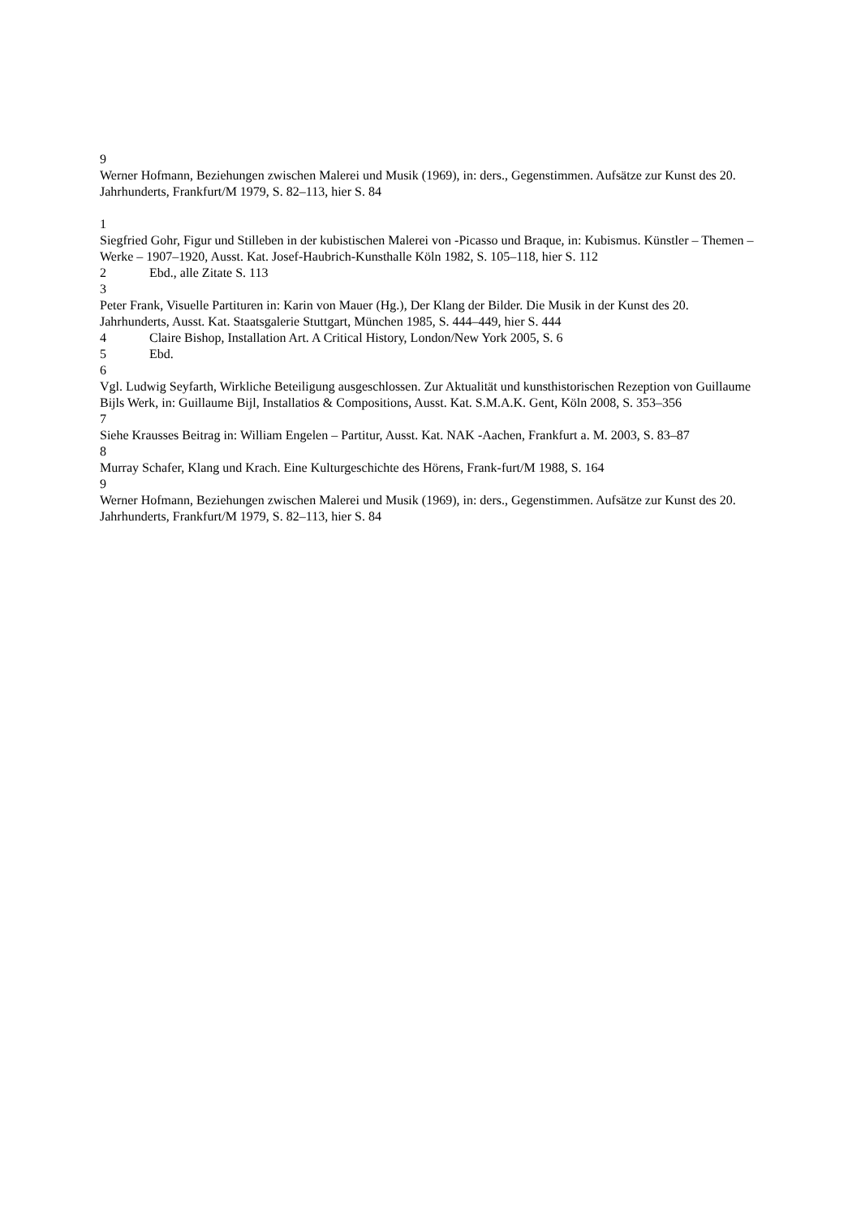9
Werner Hofmann, Beziehungen zwischen Malerei und Musik (1969), in: ders., Gegenstimmen. Aufsätze zur Kunst des 20. Jahrhunderts, Frankfurt/M 1979, S. 82–113, hier S. 84
1
Siegfried Gohr, Figur und Stilleben in der kubistischen Malerei von -Picasso und Braque, in: Kubismus. Künstler – Themen – Werke – 1907–1920, Ausst. Kat. Josef-Haubrich-Kunsthalle Köln 1982, S. 105–118, hier S. 112
2 Ebd., alle Zitate S. 113
3
Peter Frank, Visuelle Partituren in: Karin von Mauer (Hg.), Der Klang der Bilder. Die Musik in der Kunst des 20. Jahrhunderts, Ausst. Kat. Staatsgalerie Stuttgart, München 1985, S. 444–449, hier S. 444
4 Claire Bishop, Installation Art. A Critical History, London/New York 2005, S. 6
5 Ebd.
6
Vgl. Ludwig Seyfarth, Wirkliche Beteiligung ausgeschlossen. Zur Aktualität und kunsthistorischen Rezeption von Guillaume Bijls Werk, in: Guillaume Bijl, Installatios & Compositions, Ausst. Kat. S.M.A.K. Gent, Köln 2008, S. 353–356
7
Siehe Krausses Beitrag in: William Engelen – Partitur, Ausst. Kat. NAK -Aachen, Frankfurt a. M. 2003, S. 83–87
8
Murray Schafer, Klang und Krach. Eine Kulturgeschichte des Hörens, Frank-furt/M 1988, S. 164
9
Werner Hofmann, Beziehungen zwischen Malerei und Musik (1969), in: ders., Gegenstimmen. Aufsätze zur Kunst des 20. Jahrhunderts, Frankfurt/M 1979, S. 82–113, hier S. 84